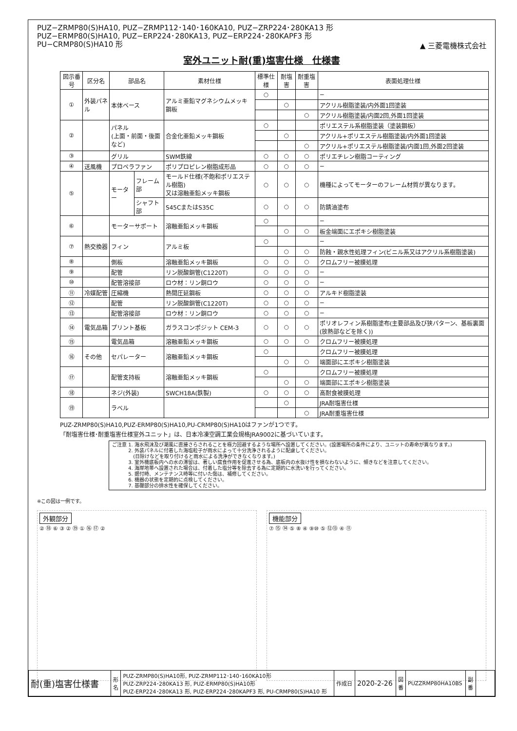PUZ−ZRMP80(S)HA10, PUZ−ZRMP112･140･160KA10, PUZ−ZRP224･280KA13 形
PUZ−ERMP80(S)HA10, PUZ−ERP224･280KA13, PUZ−ERP224･280KAPF3 形
PU−CRMP80(S)HA10 形
▲ 三菱電機株式会社
室外ユニット耐(重)塩害仕様　仕様書
| 図示番号 | 区分名 | 部品名 | | 素材仕様 | 標準仕様 | 耐塩害 | 耐重塩害 | 表面処理仕様 |
| --- | --- | --- | --- | --- | --- | --- | --- | --- |
| ① | 外装パネル | 本体ベース | | アルミ亜鉛マグネシウムメッキ鋼板 | ○ | | | − |
| | | | | | | ○ | | アクリル樹脂塗装/内外面1回塗装 |
| | | | | | | | ○ | アクリル樹脂塗装/内面2回,外面1回塗装 |
| ② | | パネル (上面・前面・後面など) | | 合金化亜鉛メッキ鋼板 | ○ | | | ポリエステル系樹脂塗装（塗装鋼板） |
| | | | | | | ○ | | アクリル+ポリエステル樹脂塗装/内外面1回塗装 |
| | | | | | | | ○ | アクリル+ポリエステル樹脂塗装/内面1回,外面2回塗装 |
| ③ | | グリル | | SWM鉄線 | ○ | ○ | ○ | ポリエチレン樹脂コーティング |
| ④ | 送風機 | プロペラファン | | ポリプロピレン樹脂成形品 | ○ | ○ | ○ | − |
| ⑤ | | モーター | フレーム部 | モールド仕様(不飽和ポリエステル樹脂) 又は溶融亜鉛メッキ鋼板 | ○ | ○ | ○ | 機種によってモーターのフレーム材質が異なります。 |
| | | | シャフト部 | S45CまたはS35C | ○ | ○ | ○ | 防錆油塗布 |
| ⑥ | | モーターサポート | | 溶融亜鉛メッキ鋼板 | ○ | | | − |
| | | | | | | ○ | ○ | 板金端面にエポキシ樹脂塗装 |
| ⑦ | 熱交換器 | フィン | | アルミ板 | ○ | | | − |
| | | | | | | ○ | ○ | 防蝕・親水性処理フィン(ビニル系又はアクリル系樹脂塗装) |
| ⑧ | | 側板 | | 溶融亜鉛メッキ鋼板 | ○ | ○ | ○ | クロムフリー被膜処理 |
| ⑨ | | 配管 | | リン脱酸銅管(C1220T) | ○ | ○ | ○ | − |
| ⑩ | | 配管溶接部 | | ロウ材：リン銅ロウ | ○ | ○ | ○ | − |
| ⑪ | 冷媒配管 | 圧縮機 | | 熱間圧延鋼板 | ○ | ○ | ○ | アルキド樹脂塗装 |
| ⑫ | | 配管 | | リン脱酸銅管(C1220T) | ○ | ○ | ○ | − |
| ⑬ | | 配管溶接部 | | ロウ材：リン銅ロウ | ○ | ○ | ○ | − |
| ⑭ | 電気品箱 | プリント基板 | | ガラスコンポジット CEM-3 | ○ | ○ | ○ | ポリオレフィン系樹脂塗布(主要部品及び狭パターン、基板裏面(放熱部などを除く)) |
| ⑮ | | 電気品箱 | | 溶融亜鉛メッキ鋼板 | ○ | ○ | ○ | クロムフリー被膜処理 |
| ⑯ | その他 | セパレーター | | 溶融亜鉛メッキ鋼板 | ○ | | | クロムフリー被膜処理 |
| | | | | | | ○ | ○ | 端面部にエポキシ樹脂塗装 |
| ⑰ | | 配管支持板 | | 溶融亜鉛メッキ鋼板 | ○ | | | クロムフリー被膜処理 |
| | | | | | | ○ | ○ | 端面部にエポキシ樹脂塗装 |
| ⑱ | | ネジ(外装) | | SWCH18A(鉄製) | ○ | ○ | ○ | 高耐食被膜処理 |
| ⑲ | | ラベル | | | | ○ | | JRA耐塩害仕様 |
| | | | | | | | ○ | JRA耐重塩害仕様 |
PUZ-ZRMP80(S)HA10,PUZ-ERMP80(S)HA10,PU-CRMP80(S)HA10はファンが1つです。
「耐塩害仕様･耐重塩害仕様室外ユニット」は、日本冷凍空調工業会規格JRA9002に基づいています。
ご注意 1. 海水飛沫及び潮風に直接さらされることを極力回避するような場所へ設置してください。(設置場所の条件により、ユニットの寿命が異なります。)
　　　 2. 外装パネルに付着した海塩粒子が雨水によって十分洗浄されるように配慮してください。
　　　　 (日除けなどを取り付けると雨水による洗浄ができなくなります。)
　　　 3. 室外機底板内への水の滞留は、著しい腐食作用を促進させる為、底板内の水抜け性を損なわないように、傾きなどを注意してください。
　　　 4. 海岸地帯へ設置された場合は、付着した塩分等を除去する為に定期的に水洗いを行ってください。
　　　 5. 据付時、メンテナンス時等に付いた傷は、補修してください。
　　　 6. 機器の状態を定期的に点検してください。
　　　 7. 基礎部分の排水性を確保してください。
※この図は一例です。
外観部分
② ⑱ ⑥ ③ ② ⑲ ① ⑯ ⑰ ②
機能部分
⑦ ⑮ ⑭ ⑤ ⑧ ④ ⑨⑩ ⑤ ⑫⑬ ④ ⑪
| 耐(重)塩害仕様書 | 形 名 | PUZ-ZRMP80(S)HA10形, PUZ-ZRMP112･140･160KA10形 PUZ-ZRP224･280KA13 形, PUZ-ERMP80(S)HA10形 PUZ-ERP224･280KA13 形, PUZ-ERP224･280KAPF3 形, PU-CRMP80(S)HA10 形 | 作成日 | 2020-2-26 | 図 番 | PUZZRMP80HA10BS | 副 番 | |